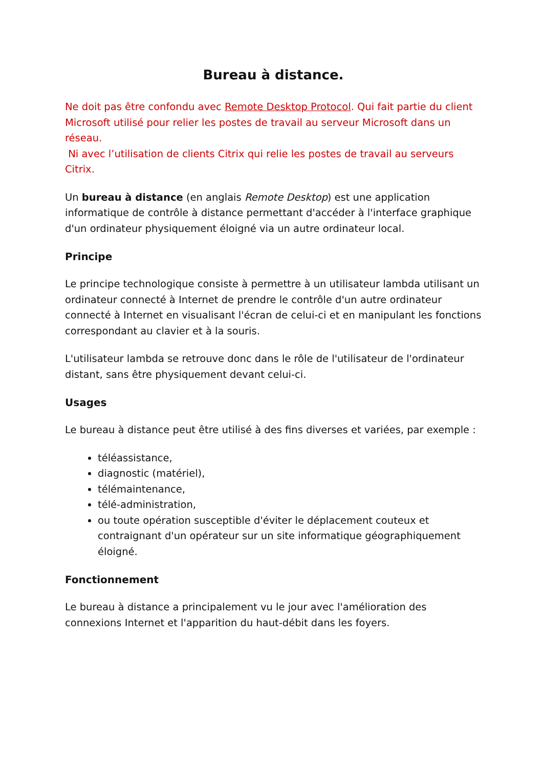Bureau à distance.
Ne doit pas être confondu avec Remote Desktop Protocol. Qui fait partie du client Microsoft utilisé pour relier les postes de travail au serveur Microsoft dans un réseau.
Ni avec l’utilisation de clients Citrix qui relie les postes de travail au serveurs Citrix.
Un bureau à distance (en anglais Remote Desktop) est une application informatique de contrôle à distance permettant d'accéder à l'interface graphique d'un ordinateur physiquement éloigné via un autre ordinateur local.
Principe
Le principe technologique consiste à permettre à un utilisateur lambda utilisant un ordinateur connecté à Internet de prendre le contrôle d'un autre ordinateur connecté à Internet en visualisant l'écran de celui-ci et en manipulant les fonctions correspondant au clavier et à la souris.
L'utilisateur lambda se retrouve donc dans le rôle de l'utilisateur de l'ordinateur distant, sans être physiquement devant celui-ci.
Usages
Le bureau à distance peut être utilisé à des fins diverses et variées, par exemple :
téléassistance,
diagnostic (matériel),
télémaintenance,
télé-administration,
ou toute opération susceptible d'éviter le déplacement couteux et contraignant d'un opérateur sur un site informatique géographiquement éloigné.
Fonctionnement
Le bureau à distance a principalement vu le jour avec l'amélioration des connexions Internet et l'apparition du haut-débit dans les foyers.